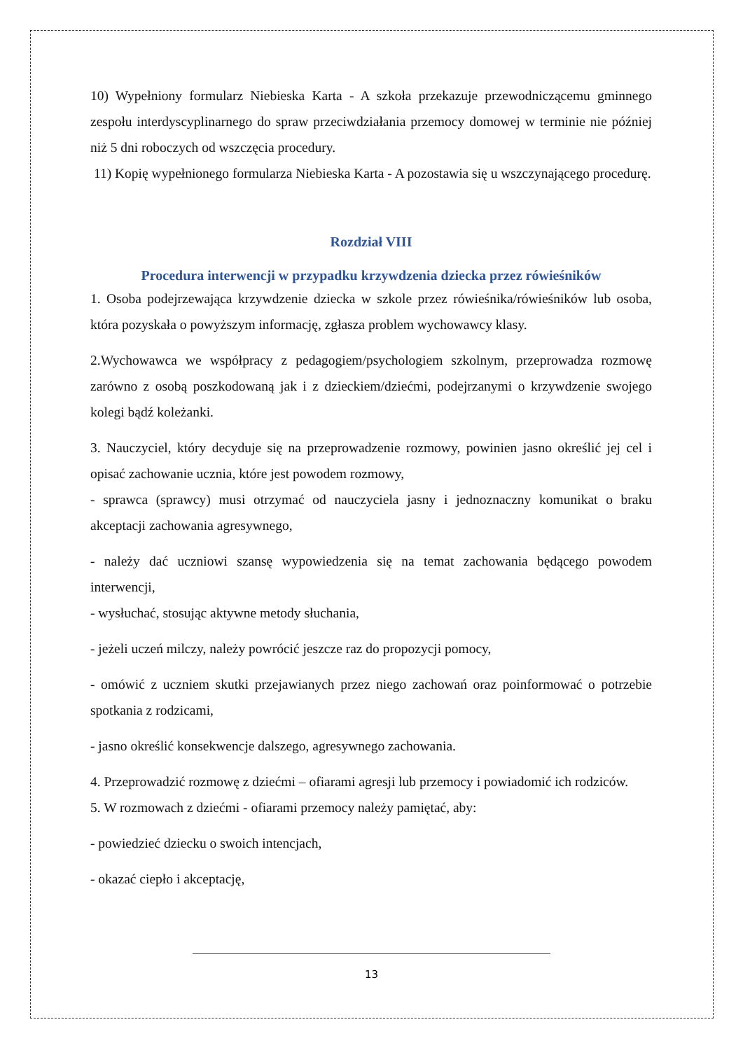10) Wypełniony formularz Niebieska Karta - A szkoła przekazuje przewodniczącemu gminnego zespołu interdyscyplinarnego do spraw przeciwdziałania przemocy domowej w terminie nie później niż 5 dni roboczych od wszczęcia procedury.
11) Kopię wypełnionego formularza Niebieska Karta - A pozostawia się u wszczynającego procedurę.
Rozdział VIII
Procedura interwencji w przypadku krzywdzenia dziecka przez rówieśników
1. Osoba podejrzewająca krzywdzenie dziecka w szkole przez rówieśnika/rówieśników lub osoba, która pozyskała o powyższym informację, zgłasza problem wychowawcy klasy.
2.Wychowawca we współpracy z pedagogiem/psychologiem szkolnym, przeprowadza rozmowę zarówno z osobą poszkodowaną jak i z dzieckiem/dziećmi, podejrzanymi o krzywdzenie swojego kolegi bądź koleżanki.
3. Nauczyciel, który decyduje się na przeprowadzenie rozmowy, powinien jasno określić jej cel i opisać zachowanie ucznia, które jest powodem rozmowy,
- sprawca (sprawcy) musi otrzymać od nauczyciela jasny i jednoznaczny komunikat o braku akceptacji zachowania agresywnego,
- należy dać uczniowi szansę wypowiedzenia się na temat zachowania będącego powodem interwencji,
- wysłuchać, stosując aktywne metody słuchania,
- jeżeli uczeń milczy, należy powrócić jeszcze raz do propozycji pomocy,
- omówić z uczniem skutki przejawianych przez niego zachowań oraz poinformować o potrzebie spotkania z rodzicami,
- jasno określić konsekwencje dalszego, agresywnego zachowania.
4. Przeprowadzić rozmowę z dziećmi – ofiarami agresji lub przemocy i powiadomić ich rodziców.
5. W rozmowach z dziećmi - ofiarami przemocy należy pamiętać, aby:
- powiedzieć dziecku o swoich intencjach,
- okazać ciepło i akceptację,
13